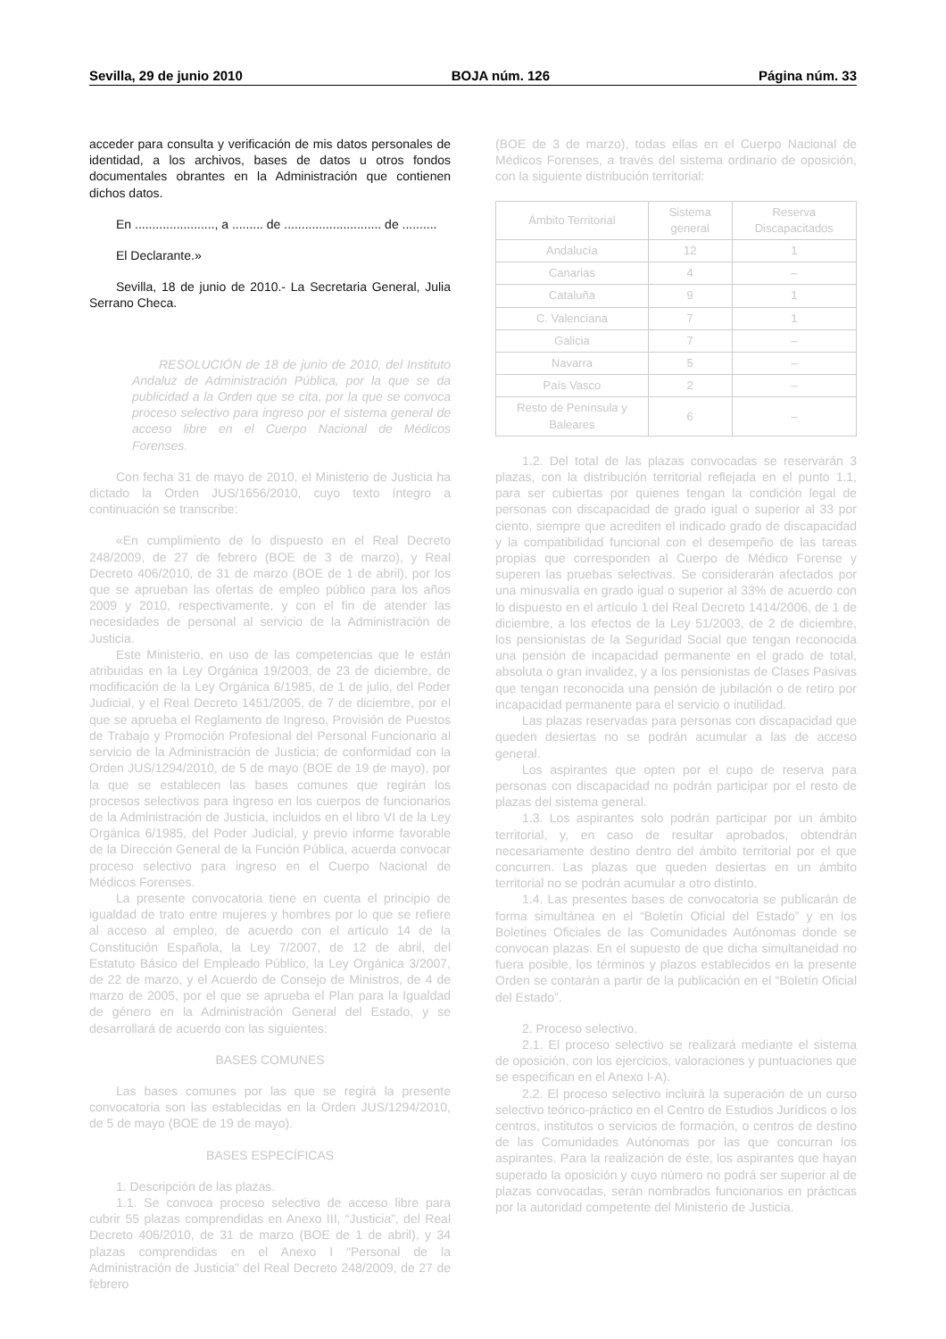Sevilla, 29 de junio 2010 BOJA núm. 126 Página núm. 33
acceder para consulta y verificación de mis datos personales de identidad, a los archivos, bases de datos u otros fondos documentales obrantes en la Administración que contienen dichos datos.
En ......................., a ......... de ............................ de ..........
El Declarante.»
Sevilla, 18 de junio de 2010.- La Secretaria General, Julia Serrano Checa.
RESOLUCIÓN de 18 de junio de 2010, del Instituto Andaluz de Administración Pública, por la que se da publicidad a la Orden que se cita, por la que se convoca proceso selectivo para ingreso por el sistema general de acceso libre en el Cuerpo Nacional de Médicos Forenses.
Con fecha 31 de mayo de 2010, el Ministerio de Justicia ha dictado la Orden JUS/1656/2010, cuyo texto íntegro a continuación se transcribe:
«En cumplimiento de lo dispuesto en el Real Decreto 248/2009, de 27 de febrero (BOE de 3 de marzo), y Real Decreto 406/2010, de 31 de marzo (BOE de 1 de abril), por los que se aprueban las ofertas de empleo público para los años 2009 y 2010, respectivamente, y con el fin de atender las necesidades de personal al servicio de la Administración de Justicia.
Este Ministerio, en uso de las competencias que le están atribuidas en la Ley Orgánica 19/2003, de 23 de diciembre, de modificación de la Ley Orgánica 6/1985, de 1 de julio, del Poder Judicial, y el Real Decreto 1451/2005, de 7 de diciembre, por el que se aprueba el Reglamento de Ingreso, Provisión de Puestos de Trabajo y Promoción Profesional del Personal Funcionario al servicio de la Administración de Justicia; de conformidad con la Orden JUS/1294/2010, de 5 de mayo (BOE de 19 de mayo), por la que se establecen las bases comunes que regirán los procesos selectivos para ingreso en los cuerpos de funcionarios de la Administración de Justicia, incluidos en el libro VI de la Ley Orgánica 6/1985, del Poder Judicial, y previo informe favorable de la Dirección General de la Función Pública, acuerda convocar proceso selectivo para ingreso en el Cuerpo Nacional de Médicos Forenses.
La presente convocatoria tiene en cuenta el principio de igualdad de trato entre mujeres y hombres por lo que se refiere al acceso al empleo, de acuerdo con el artículo 14 de la Constitución Española, la Ley 7/2007, de 12 de abril, del Estatuto Básico del Empleado Público, la Ley Orgánica 3/2007, de 22 de marzo, y el Acuerdo de Consejo de Ministros, de 4 de marzo de 2005, por el que se aprueba el Plan para la Igualdad de género en la Administración General del Estado, y se desarrollará de acuerdo con las siguientes:
BASES COMUNES
Las bases comunes por las que se regirá la presente convocatoria son las establecidas en la Orden JUS/1294/2010, de 5 de mayo (BOE de 19 de mayo).
BASES ESPECÍFICAS
1. Descripción de las plazas.
1.1. Se convoca proceso selectivo de acceso libre para cubrir 55 plazas comprendidas en Anexo III, “Justicia”, del Real Decreto 406/2010, de 31 de marzo (BOE de 1 de abril), y 34 plazas comprendidas en el Anexo I “Personal de la Administración de Justicia” del Real Decreto 248/2009, de 27 de febrero
(BOE de 3 de marzo), todas ellas en el Cuerpo Nacional de Médicos Forenses, a través del sistema ordinario de oposición, con la siguiente distribución territorial:
| Ámbito Territorial | Sistema general | Reserva Discapacitados |
| --- | --- | --- |
| Andalucía | 12 | 1 |
| Canarias | 4 | – |
| Cataluña | 9 | 1 |
| C. Valenciana | 7 | 1 |
| Galicia | 7 | – |
| Navarra | 5 | – |
| País Vasco | 2 | – |
| Resto de Península y Baleares | 6 | – |
1.2. Del total de las plazas convocadas se reservarán 3 plazas, con la distribución territorial reflejada en el punto 1.1, para ser cubiertas por quienes tengan la condición legal de personas con discapacidad de grado igual o superior al 33 por ciento, siempre que acrediten el indicado grado de discapacidad y la compatibilidad funcional con el desempeño de las tareas propias que corresponden al Cuerpo de Médico Forense y superen las pruebas selectivas. Se considerarán afectados por una minusvalía en grado igual o superior al 33% de acuerdo con lo dispuesto en el artículo 1 del Real Decreto 1414/2006, de 1 de diciembre, a los efectos de la Ley 51/2003, de 2 de diciembre, los pensionistas de la Seguridad Social que tengan reconocida una pensión de incapacidad permanente en el grado de total, absoluta o gran invalidez, y a los pensionistas de Clases Pasivas que tengan reconocida una pensión de jubilación o de retiro por incapacidad permanente para el servicio o inutilidad.
Las plazas reservadas para personas con discapacidad que queden desiertas no se podrán acumular a las de acceso general.
Los aspirantes que opten por el cupo de reserva para personas con discapacidad no podrán participar por el resto de plazas del sistema general.
1.3. Los aspirantes solo podrán participar por un ámbito territorial, y, en caso de resultar aprobados, obtendrán necesariamente destino dentro del ámbito territorial por el que concurren. Las plazas que queden desiertas en un ámbito territorial no se podrán acumular a otro distinto.
1.4. Las presentes bases de convocatoria se publicarán de forma simultánea en el “Boletín Oficial del Estado” y en los Boletines Oficiales de las Comunidades Autónomas donde se convocan plazas. En el supuesto de que dicha simultaneidad no fuera posible, los términos y plazos establecidos en la presente Orden se contarán a partir de la publicación en el “Boletín Oficial del Estado”.
2. Proceso selectivo.
2.1. El proceso selectivo se realizará mediante el sistema de oposición, con los ejercicios, valoraciones y puntuaciones que se especifican en el Anexo I-A).
2.2. El proceso selectivo incluirá la superación de un curso selectivo teórico-práctico en el Centro de Estudios Jurídicos o los centros, institutos o servicios de formación, o centros de destino de las Comunidades Autónomas por las que concurran los aspirantes. Para la realización de éste, los aspirantes que hayan superado la oposición y cuyo número no podrá ser superior al de plazas convocadas, serán nombrados funcionarios en prácticas por la autoridad competente del Ministerio de Justicia.